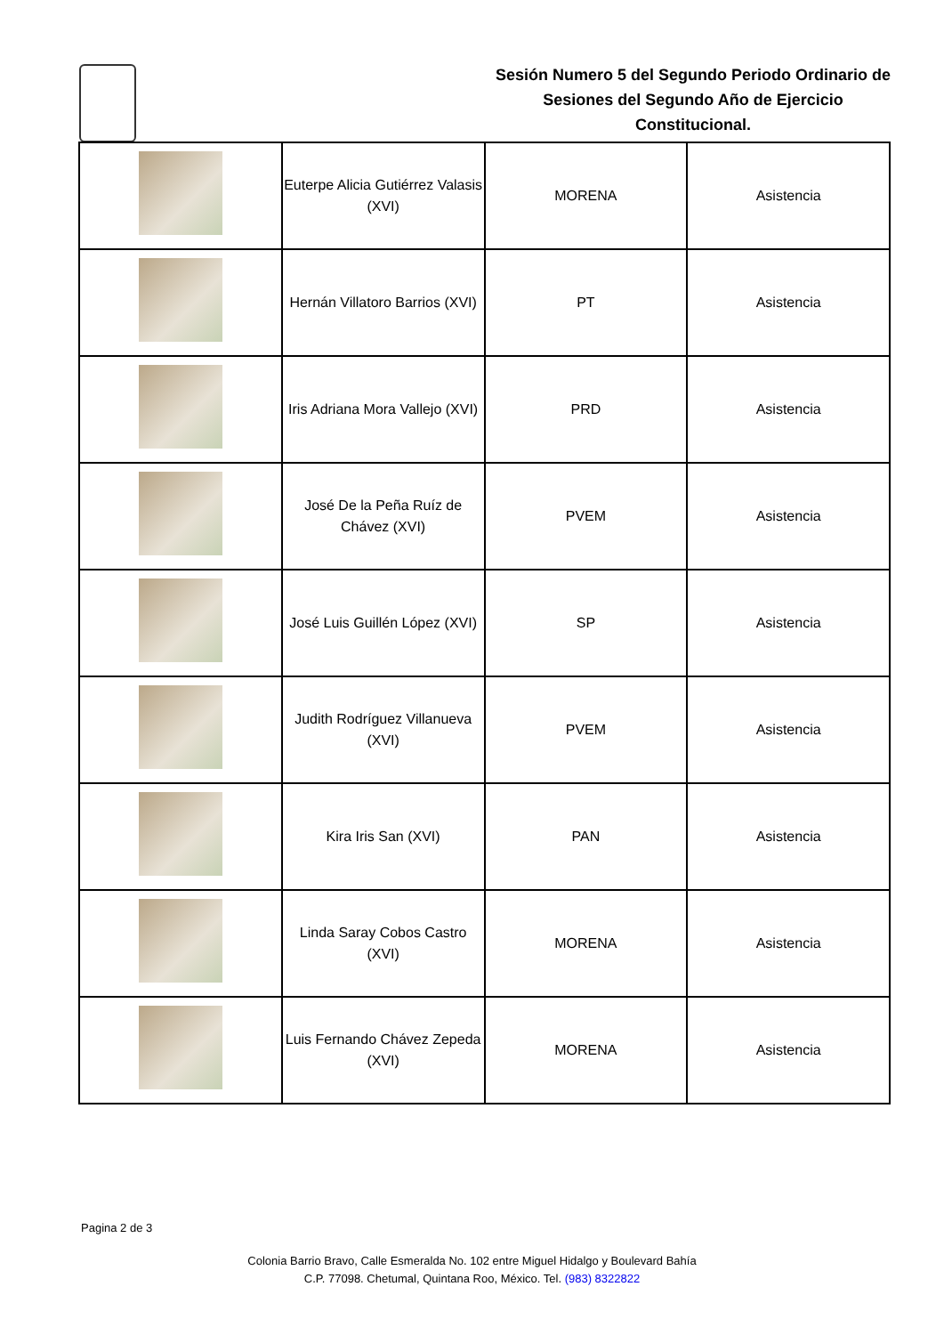Sesión Numero 5 del Segundo Periodo Ordinario de Sesiones del Segundo Año de Ejercicio Constitucional.
| | Euterpe Alicia Gutiérrez Valasis (XVI) | MORENA | Asistencia |
| | Hernán Villatoro Barrios (XVI) | PT | Asistencia |
| | Iris Adriana Mora Vallejo (XVI) | PRD | Asistencia |
| | José De la Peña Ruíz de Chávez (XVI) | PVEM | Asistencia |
| | José Luis Guillén López (XVI) | SP | Asistencia |
| | Judith Rodríguez Villanueva (XVI) | PVEM | Asistencia |
| | Kira Iris San (XVI) | PAN | Asistencia |
| | Linda Saray Cobos Castro (XVI) | MORENA | Asistencia |
| | Luis Fernando Chávez Zepeda (XVI) | MORENA | Asistencia |
Pagina 2 de 3
Colonia Barrio Bravo, Calle Esmeralda No. 102 entre Miguel Hidalgo y Boulevard Bahía
C.P. 77098. Chetumal, Quintana Roo, México. Tel. (983) 8322822